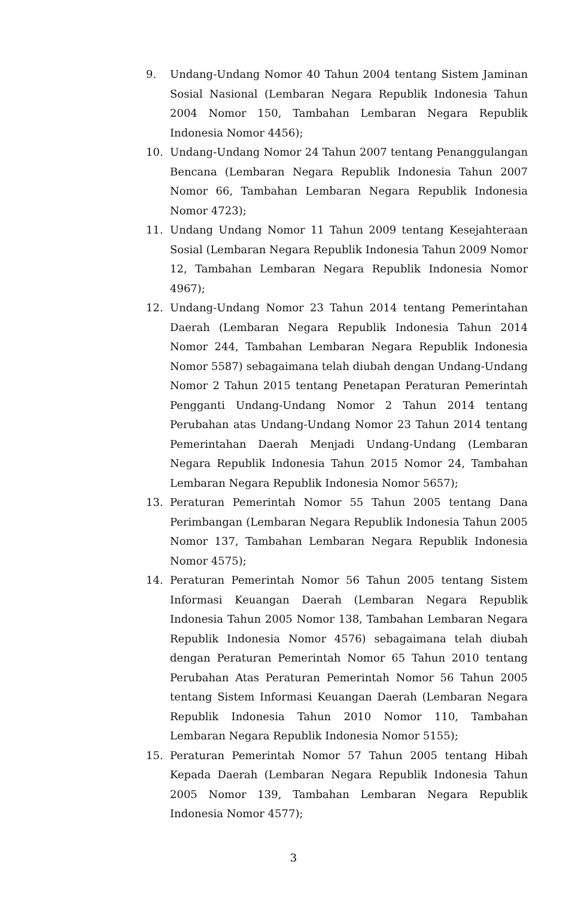9. Undang-Undang Nomor 40 Tahun 2004 tentang Sistem Jaminan Sosial Nasional (Lembaran Negara Republik Indonesia Tahun 2004 Nomor 150, Tambahan Lembaran Negara Republik Indonesia Nomor 4456);
10. Undang-Undang Nomor 24 Tahun 2007 tentang Penanggulangan Bencana (Lembaran Negara Republik Indonesia Tahun 2007 Nomor 66, Tambahan Lembaran Negara Republik Indonesia Nomor 4723);
11. Undang Undang Nomor 11 Tahun 2009 tentang Kesejahteraan Sosial (Lembaran Negara Republik Indonesia Tahun 2009 Nomor 12, Tambahan Lembaran Negara Republik Indonesia Nomor 4967);
12. Undang-Undang Nomor 23 Tahun 2014 tentang Pemerintahan Daerah (Lembaran Negara Republik Indonesia Tahun 2014 Nomor 244, Tambahan Lembaran Negara Republik Indonesia Nomor 5587) sebagaimana telah diubah dengan Undang-Undang Nomor 2 Tahun 2015 tentang Penetapan Peraturan Pemerintah Pengganti Undang-Undang Nomor 2 Tahun 2014 tentang Perubahan atas Undang-Undang Nomor 23 Tahun 2014 tentang Pemerintahan Daerah Menjadi Undang-Undang (Lembaran Negara Republik Indonesia Tahun 2015 Nomor 24, Tambahan Lembaran Negara Republik Indonesia Nomor 5657);
13. Peraturan Pemerintah Nomor 55 Tahun 2005 tentang Dana Perimbangan (Lembaran Negara Republik Indonesia Tahun 2005 Nomor 137, Tambahan Lembaran Negara Republik Indonesia Nomor 4575);
14. Peraturan Pemerintah Nomor 56 Tahun 2005 tentang Sistem Informasi Keuangan Daerah (Lembaran Negara Republik Indonesia Tahun 2005 Nomor 138, Tambahan Lembaran Negara Republik Indonesia Nomor 4576) sebagaimana telah diubah dengan Peraturan Pemerintah Nomor 65 Tahun 2010 tentang Perubahan Atas Peraturan Pemerintah Nomor 56 Tahun 2005 tentang Sistem Informasi Keuangan Daerah (Lembaran Negara Republik Indonesia Tahun 2010 Nomor 110, Tambahan Lembaran Negara Republik Indonesia Nomor 5155);
15. Peraturan Pemerintah Nomor 57 Tahun 2005 tentang Hibah Kepada Daerah (Lembaran Negara Republik Indonesia Tahun 2005 Nomor 139, Tambahan Lembaran Negara Republik Indonesia Nomor 4577);
3